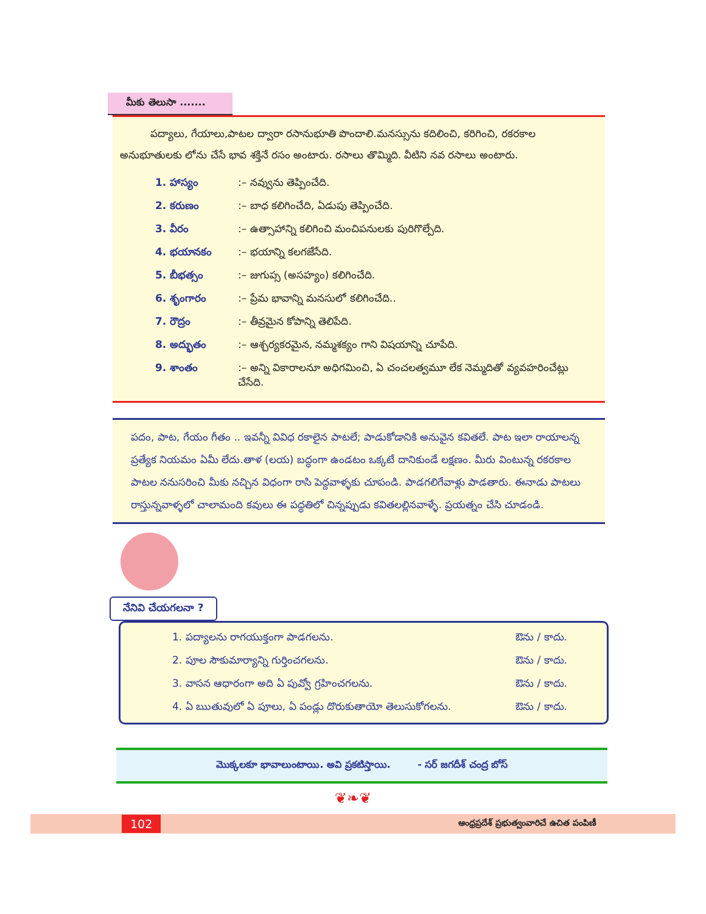మీకు తెలుసా .......
పద్యాలు, గేయాలు,పాటల ద్వారా రసానుభూతి పొందాలి.మనస్సును కదిలించి, కరిగించి, రకరకాల అనుభూతులకు లోను చేసే భావ శక్తినే రసం అంటారు. రసాలు తొమ్మిది. వీటిని నవ రసాలు అంటారు.
| 1. హాస్యం | :– నవ్వును తెప్పించేది. |
| 2. కరుణం | :– బాధ కలిగించేది, ఏడుపు తెప్పించేది. |
| 3. వీరం | :– ఉత్సాహాన్ని కలిగించి మంచిపనులకు పురిగొల్పేది. |
| 4. భయానకం | :– భయాన్ని కలగజేసేది. |
| 5. బీభత్సం | :– జుగుప్స (అసహ్యం) కలిగించేది. |
| 6. శృంగారం | :– ప్రేమ భావాన్ని మనసులో కలిగించేది.. |
| 7. రౌద్రం | :– తీవ్రమైన కోపాన్ని తెలిపేది. |
| 8. అద్భుతం | :– ఆశ్చర్యకరమైన, నమ్మశక్యం గాని విషయాన్ని చూపేది. |
| 9. శాంతం | :– అన్ని వికారాలనూ అధిగమించి, ఏ చంచలత్వమూ లేక నెమ్మదితో వ్యవహరించేట్లు చేసేది. |
పదం, పాట, గేయం గీతం .. ఇవన్నీ వివిధ రకాలైన పాటలే; పాడుకోడానికి అనువైన కవితలే. పాట ఇలా రాయాలన్న ప్రత్యేక నియమం ఏమీ లేదు.తాళ (లయ) బద్ధంగా ఉండటం ఒక్కటే దానికుండే లక్షణం. మీరు వింటున్న రకరకాల పాటల ననుసరించి మీకు నచ్చిన విధంగా రాసి పెద్దవాళ్ళకు చూపండి. పాడగలిగేవాళ్లు పాడతారు. ఈనాడు పాటలు రాస్తున్నవాళ్ళలో చాలామంది కవులు ఈ పద్ధతిలో చిన్నప్పుడు కవితలల్లినవాళ్ళే. ప్రయత్నం చేసి చూడండి.
నేనివి చేయగలనా ?
| 1. పద్యాలను రాగయుక్తంగా పాడగలను. | ఔను / కాదు. |
| 2. పూల సౌకుమార్యాన్ని గుర్తించగలను. | ఔను / కాదు. |
| 3. వాసన ఆధారంగా అది ఏ పువ్వో గ్రహించగలను. | ఔను / కాదు. |
| 4. ఏ ఋతువులో ఏ పూలు, ఏ పండ్లు దొరుకుతాయో తెలుసుకోగలను. | ఔను / కాదు. |
మొక్కలకూ భావాలుంటాయి. అవి ప్రకటిస్తాయి. - సర్ జగదీశ్ చంద్ర బోస్
❦❧❦
102 ఆంధ్రప్రదేశ్ ప్రభుత్వంవారిచే ఉచిత పంపిణీ